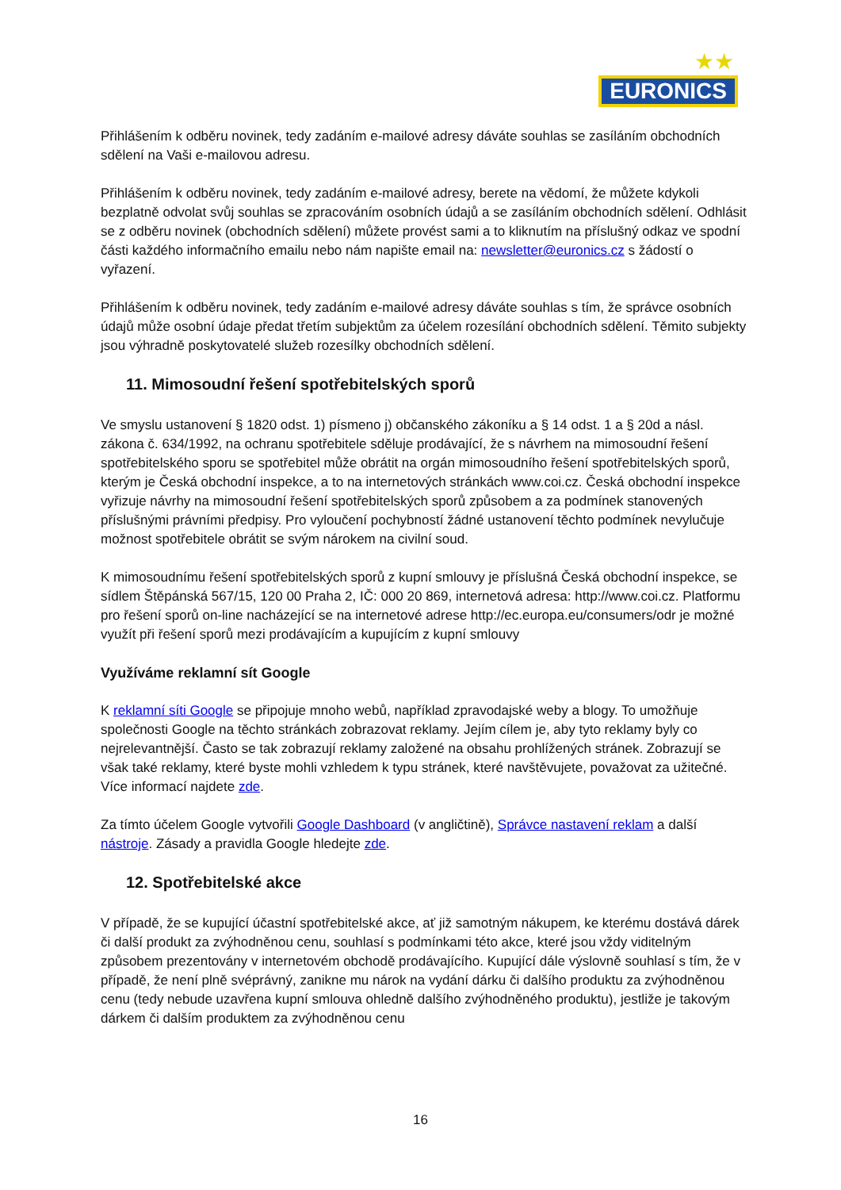★★
EURONICS
Přihlášením k odběru novinek, tedy zadáním e-mailové adresy dáváte souhlas se zasíláním obchodních sdělení na Vaši e-mailovou adresu.
Přihlášením k odběru novinek, tedy zadáním e-mailové adresy, berete na vědomí, že můžete kdykoli bezplatně odvolat svůj souhlas se zpracováním osobních údajů a se zasíláním obchodních sdělení. Odhlásit se z odběru novinek (obchodních sdělení) můžete provést sami a to kliknutím na příslušný odkaz ve spodní části každého informačního emailu nebo nám napište email na: newsletter@euronics.cz s žádostí o vyřazení.
Přihlášením k odběru novinek, tedy zadáním e-mailové adresy dáváte souhlas s tím, že správce osobních údajů může osobní údaje předat třetím subjektům za účelem rozesílání obchodních sdělení. Těmito subjekty jsou výhradně poskytovatelé služeb rozesílky obchodních sdělení.
11. Mimosoudní řešení spotřebitelských sporů
Ve smyslu ustanovení § 1820 odst. 1) písmeno j) občanského zákoníku a § 14 odst. 1 a § 20d a násl. zákona č. 634/1992, na ochranu spotřebitele sděluje prodávající, že s návrhem na mimosoudní řešení spotřebitelského sporu se spotřebitel může obrátit na orgán mimosoudního řešení spotřebitelských sporů, kterým je Česká obchodní inspekce, a to na internetových stránkách www.coi.cz. Česká obchodní inspekce vyřizuje návrhy na mimosoudní řešení spotřebitelských sporů způsobem a za podmínek stanovených příslušnými právními předpisy. Pro vyloučení pochybností žádné ustanovení těchto podmínek nevylučuje možnost spotřebitele obrátit se svým nárokem na civilní soud.
K mimosoudnímu řešení spotřebitelských sporů z kupní smlouvy je příslušná Česká obchodní inspekce, se sídlem Štěpánská 567/15, 120 00 Praha 2, IČ: 000 20 869, internetová adresa: http://www.coi.cz. Platformu pro řešení sporů on-line nacházející se na internetové adrese http://ec.europa.eu/consumers/odr je možné využít při řešení sporů mezi prodávajícím a kupujícím z kupní smlouvy
Využíváme reklamní sít Google
K reklamní síti Google se připojuje mnoho webů, například zpravodajské weby a blogy. To umožňuje společnosti Google na těchto stránkách zobrazovat reklamy. Jejím cílem je, aby tyto reklamy byly co nejrelevantnější. Často se tak zobrazují reklamy založené na obsahu prohlížených stránek. Zobrazují se však také reklamy, které byste mohli vzhledem k typu stránek, které navštěvujete, považovat za užitečné. Více informací najdete zde.
Za tímto účelem Google vytvořili Google Dashboard (v angličtině), Správce nastavení reklam a další nástroje. Zásady a pravidla Google hledejte zde.
12. Spotřebitelské akce
V případě, že se kupující účastní spotřebitelské akce, ať již samotným nákupem, ke kterému dostává dárek či další produkt za zvýhodněnou cenu, souhlasí s podmínkami této akce, které jsou vždy viditelným způsobem prezentovány v internetovém obchodě prodávajícího. Kupující dále výslovně souhlasí s tím, že v případě, že není plně svéprávný, zanikne mu nárok na vydání dárku či dalšího produktu za zvýhodněnou cenu (tedy nebude uzavřena kupní smlouva ohledně dalšího zvýhodněného produktu), jestliže je takovým dárkem či dalším produktem za zvýhodněnou cenu
16